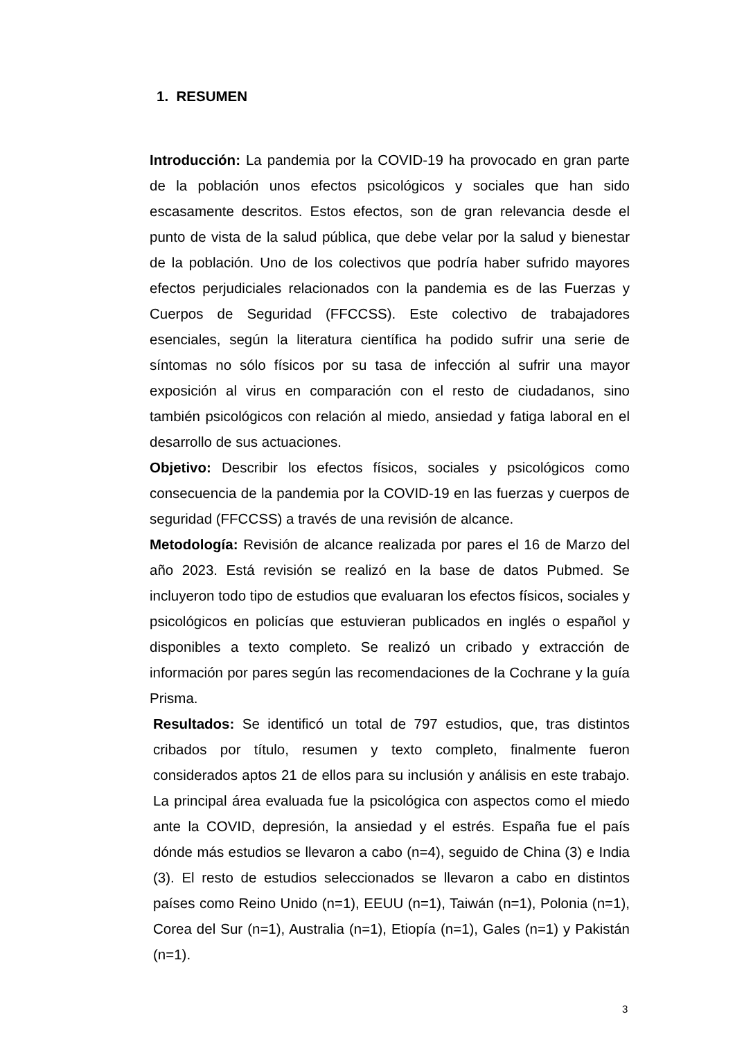1. RESUMEN
Introducción: La pandemia por la COVID-19 ha provocado en gran parte de la población unos efectos psicológicos y sociales que han sido escasamente descritos. Estos efectos, son de gran relevancia desde el punto de vista de la salud pública, que debe velar por la salud y bienestar de la población. Uno de los colectivos que podría haber sufrido mayores efectos perjudiciales relacionados con la pandemia es de las Fuerzas y Cuerpos de Seguridad (FFCCSS). Este colectivo de trabajadores esenciales, según la literatura científica ha podido sufrir una serie de síntomas no sólo físicos por su tasa de infección al sufrir una mayor exposición al virus en comparación con el resto de ciudadanos, sino también psicológicos con relación al miedo, ansiedad y fatiga laboral en el desarrollo de sus actuaciones.
Objetivo: Describir los efectos físicos, sociales y psicológicos como consecuencia de la pandemia por la COVID-19 en las fuerzas y cuerpos de seguridad (FFCCSS) a través de una revisión de alcance.
Metodología: Revisión de alcance realizada por pares el 16 de Marzo del año 2023. Está revisión se realizó en la base de datos Pubmed. Se incluyeron todo tipo de estudios que evaluaran los efectos físicos, sociales y psicológicos en policías que estuvieran publicados en inglés o español y disponibles a texto completo. Se realizó un cribado y extracción de información por pares según las recomendaciones de la Cochrane y la guía Prisma.
Resultados: Se identificó un total de 797 estudios, que, tras distintos cribados por título, resumen y texto completo, finalmente fueron considerados aptos 21 de ellos para su inclusión y análisis en este trabajo. La principal área evaluada fue la psicológica con aspectos como el miedo ante la COVID, depresión, la ansiedad y el estrés. España fue el país dónde más estudios se llevaron a cabo (n=4), seguido de China (3) e India (3). El resto de estudios seleccionados se llevaron a cabo en distintos países como Reino Unido (n=1), EEUU (n=1), Taiwán (n=1), Polonia (n=1), Corea del Sur (n=1), Australia (n=1), Etiopía (n=1), Gales (n=1) y Pakistán (n=1).
3